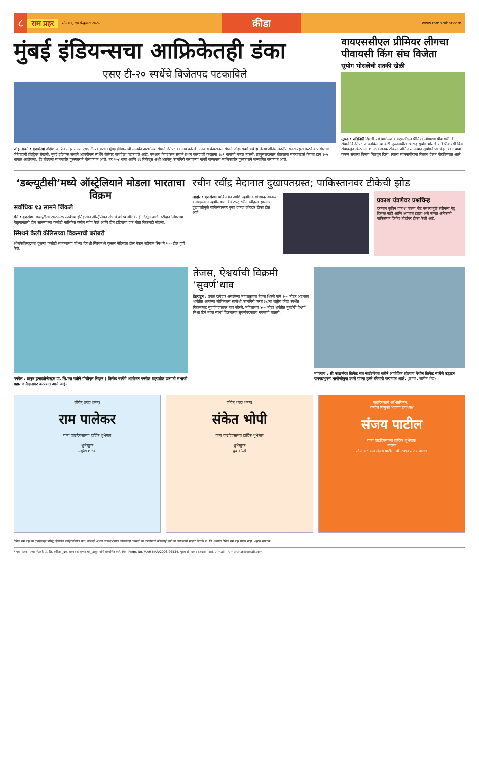८
राम प्रहर
सोमवार, १० फेब्रुवारी २०२५
क्रीडा
www.ramprahar.com
मुंबई इंडियन्सचा आफ्रिकेतही डंका
एसए टी-२० स्पर्धेचे विजेतपद पटकाविले
जोहान्सबर्ग : वृत्तसंस्था दक्षिण आफ्रिकेत झालेल्या एसए टी-२० स्पर्धेत मुंबई इंडियन्सची मालकी असलेल्या संघाने जेतेपदावर नाव कोरले. एमआय केपटाऊन संघाने जोहान्सबर्ग येथे झालेल्या अंतिम लढतीत सनरायझर्स इस्टर्न केप संघाची जेतेपदाची हॅट्ट्रिक रोखली. मुंबई इंडियन्स संघाने आयपीएल स्पर्धेचे जेतेपद पाचवेळा पटकावले आहे. एमआय केपटाऊन संघाने प्रथम फलंदाजी करताना १८१ धावांची मजल मारली. प्रत्युत्तरादाखल खेळताना सनरायझर्स केपचा डाव १०५ धावांत आटोपला. ट्रेंट बोल्टला सामनावीर पुरस्काराने गौरवण्यात आले, तर २०४ धावा आणि १९ विकेट्स अशी अष्टपैलू कामगिरी करणाऱ्या मार्को यान्सनला मालिकावीर पुरस्काराने सन्मानित करण्यात आले.
वायएससीएल प्रीमियर लीगचा पीवायसी किंग संघ विजेता
सुयोग भोसलेची शतकी खेळी
मुरूड : प्रतिनिधी दिल्ली येथे झालेल्या वायएससीएल प्रीमियर लीगमध्ये पीवायसी किंग संघाने विजेतेपद पटकाविले. या वेळी मुरूडमधील खेळाडू सुयोग भोसले याने पीवायसी किंग संघाकडून खेळताना शानदार शतक ठोकले. अंतिम सामन्यात सुयोगने ५४ चेंडूत १०४ धावा करून संघाला विजय मिळवून दिला. त्याला सामनावीराचा किताब देऊन गौरविण्यात आले.
‘डब्ल्यूटीसी’मध्ये ऑस्ट्रेलियाने मोडला भारताचा विक्रम
सर्वाधिक १३ सामने जिंकले
गॅले : वृत्तसंस्था डब्ल्यूटीसी २०२३-२५ स्पर्धेच्या इतिहासात ऑस्ट्रेलियन संघाचे वर्चस्व श्रीलंकेतही दिसून आले. स्टीव्हन स्मिथच्या नेतृत्वाखाली दोन सामन्यांच्या कसोटी मालिकेत क्लीन स्वीप केले आणि टीम इंडियाचा एक मोठा विक्रमही मोडला.
स्मिथने केली कॅलिसच्या विक्रमाची बरोबरी
श्रीलंकेविरुद्धच्या दुसऱ्या कसोटी सामन्याच्या चौथ्या दिवशी स्लिपमध्ये कुसल मेंडिसला झेल घेऊन स्टीव्हन स्मिथने २०० झेल पूर्ण केले.
रचीन रवींद्र मैदानात दुखापतग्रस्त; पाकिस्तानवर टीकेची झोड
लाहोर : वृत्तसंस्था पाकिस्तान आणि न्यूझीलंड यांच्यादरम्यानच्या वनडेदरम्यान न्यूझीलंडचा क्रिकेटपटू रचीन रवींद्रला झालेल्या दुखापतीमुळे पाकिस्तानवर पुन्हा एकदा जोरदार टीका होत आहे.
प्रकाश यंत्रणेवर प्रश्नचिन्ह
दरम्यान कृत्रिम प्रकाश यंत्रणा नीट नसल्यामुळे रचीनला चेंडू दिसला नाही आणि अपघात झाला असे म्हणत अनेकांनी पाकिस्तान क्रिकेट बोर्डावर टीका केली आहे.
पनवेल : ठाकूर इन्फ्राप्रोजेक्ट्स प्रा. लि.च्या वतीने पीसीएल सिझन ३ क्रिकेट स्पर्धेचे आयोजन पनवेल शहरातील छत्रपती संभाजी महाराज मैदानावर करण्यात आले आहे.
तेजस, ऐश्वर्याची विक्रमी ‘सुवर्ण’धाव
डेहराडून : प्रबळ दावेदार असलेल्या महाराष्ट्राच्या तेजस शिरसे याने १०० मीटर अडथळा शर्यतीत आपल्या लौकिकास साजेशी कामगिरी करत ३८व्या राष्ट्रीय क्रीडा स्पर्धेत विक्रमासह सुवर्णपदकावर नाव कोरले. महिलांच्या ४०० मीटर शर्यतीत मुंबईची ऐश्वर्या मिश्रा हिने नव्या स्पर्धा विक्रमासह सुवर्णपदकाला गवसणी घातली.
माणगाव : श्री काळभैरव क्रिकेट संघ नाईटणेच्या वतीने आयोजित होडगाव येथील क्रिकेट स्पर्धेचे उद्घाटन रायगडभूषण भागोजीबुवा डवले यांच्या हस्ते रविवारी करण्यात आले. (छाया : सलीम शेख)
जीवेत् शरदः शतम्!
राम पालेकर
यांना वाढदिवसाच्या हार्दिक शुभेच्छा
शुभेच्छुक
मयुरेश शेळके
जीवेत् शरदः शतम्!
संकेत भोपी
यांना वाढदिवसाच्या हार्दिक शुभेच्छा
शुभेच्छुक
ध्रुव कोळी
वाढदिवसाचे अभिष्टचिंतन...
पनवेल तालुका भाजपा उपाध्यक्ष
संजय पाटील
यांना वाढदिवसाच्या हार्दिक शुभेच्छा!
भाजपा
सौजन्य : राज संजय पाटील, डॉ. रोशन संजय पाटील
दैनिक राम प्रहर या वृत्तपत्रातून प्रसिद्ध होणाऱ्या जाहिरातीतील सेवा, उत्पादने अथवा त्यासंदर्भातील कोणत्याही दाव्यांची वा उपयोगाची कोणतीही हमी वा जबाबदारी मल्हार नेटवर्क प्रा. लि. अंतर्गत दैनिक राम प्रहर घेणार नाही. –मुख्य संपादक
हे पत्र मालक मल्हार नेटवर्क प्रा. लि. करिता मुद्रक, प्रकाशक कृष्णा चांगू ठाकूर यांनी प्रकाशित केले. RNI Regn. No. MAH MAR/2008/26534, मुख्य संपादक : देवदास मटाले. e-mail : ramprahar@gmail.com